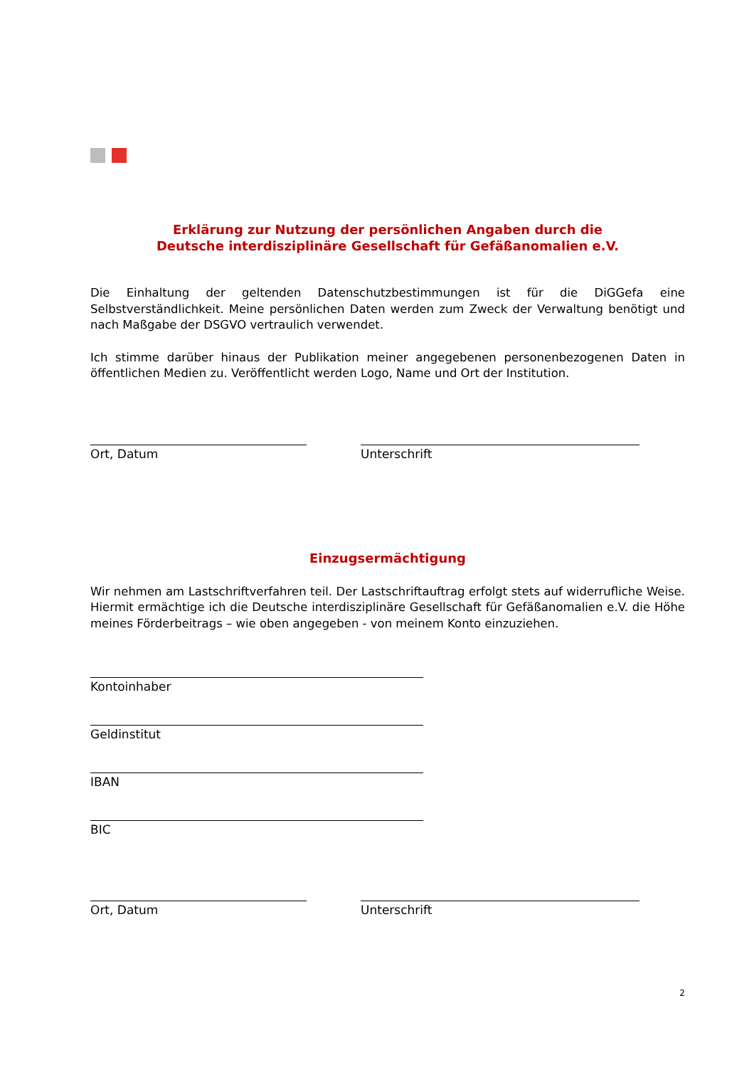Erklärung zur Nutzung der persönlichen Angaben durch die
Deutsche interdisziplinäre Gesellschaft für Gefäßanomalien e.V.
Die Einhaltung der geltenden Datenschutzbestimmungen ist für die DiGGefa eine Selbstverständlichkeit. Meine persönlichen Daten werden zum Zweck der Verwaltung benötigt und nach Maßgabe der DSGVO vertraulich verwendet.
Ich stimme darüber hinaus der Publikation meiner angegebenen personenbezogenen Daten in öffentlichen Medien zu. Veröffentlicht werden Logo, Name und Ort der Institution.
Ort, Datum Unterschrift
Einzugsermächtigung
Wir nehmen am Lastschriftverfahren teil. Der Lastschriftauftrag erfolgt stets auf widerrufliche Weise. Hiermit ermächtige ich die Deutsche interdisziplinäre Gesellschaft für Gefäßanomalien e.V. die Höhe meines Förderbeitrags – wie oben angegeben - von meinem Konto einzuziehen.
Kontoinhaber
Geldinstitut
IBAN
BIC
Ort, Datum Unterschrift
2